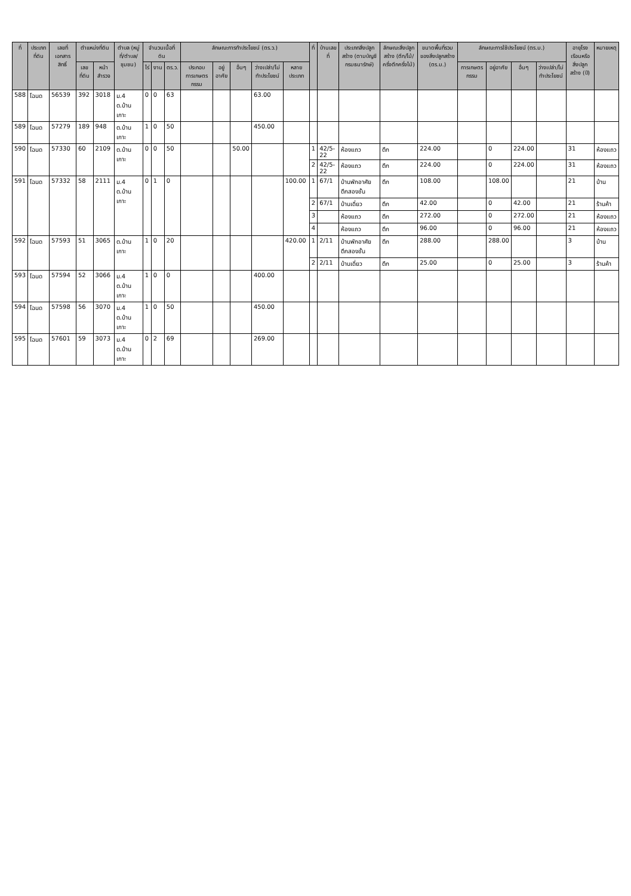| ที่ | ประเภทที่ดิน | เลขที่เอกสารสิทธิ์ | ตำแหน่งที่ดิน | | ตำบล (หมู่ที่/ตำบล/ชุมชน) | จำนวนเนื้อที่ดิน | | | ลักษณะการทำประโยชน์ (ตร.ว.) | | | | | ที่ | บ้านเลขที่ | ประเภทสิ่งปลูกสร้าง (ตามบัญชีกรมธนารักษ์) | ลักษณะสิ่งปลูกสร้าง (ตึก/ไม้/ครึ่งตึกครึ่งไม้) | ขนาดพื้นที่รวมของสิ่งปลูกสร้าง (ตร.ม.) | ลักษณะการใช้ประโยชน์ (ตร.ม.) | | | | อายุโรงเรือนหรือสิ่งปลูกสร้าง (ปี) | หมายเหตุ |
| --- | --- | --- | --- | --- | --- | --- | --- | --- | --- | --- | --- | --- | --- | --- | --- | --- | --- | --- | --- | --- | --- | --- | --- | --- |
| | | | เลขที่ดิน | หน้าสำรวจ | | ไร่ | งาน | ตร.ว. | ประกอบการเกษตรกรรม | อยู่อาศัย | อื่นๆ | ว่างเปล่า/ไม่ทำประโยชน์ | หลายประเภท | | | | | | การเกษตรกรรม | อยู่อาศัย | อื่นๆ | ว่างเปล่า/ไม่ทำประโยชน์ | | |
| 588 | โฉนด | 56539 | 392 | 3018 | ม.4 ต.บ้านเกาะ | 0 | 0 | 63 | | | | 63.00 | | | | | | | | | | | | |
| 589 | โฉนด | 57279 | 189 | 948 | ต.บ้านเกาะ | 1 | 0 | 50 | | | | 450.00 | | | | | | | | | | | | |
| 590 | โฉนด | 57330 | 60 | 2109 | ต.บ้านเกาะ | 0 | 0 | 50 | | | 50.00 | | | 1 | 42/5-22 | ห้องแถว | ตึก | 224.00 | | 0 | 224.00 | | 31 | ห้องแถว |
| | | | | | | | | | | | | | | 2 | 42/5-22 | ห้องแถว | ตึก | 224.00 | | 0 | 224.00 | | 31 | ห้องแถว |
| 591 | โฉนด | 57332 | 58 | 2111 | ม.4 ต.บ้านเกาะ | 0 | 1 | 0 | | | | | 100.00 | 1 | 67/1 | บ้านพักอาศัยตึกสองชั้น | ตึก | 108.00 | | 108.00 | | | 21 | บ้าน |
| | | | | | | | | | | | | | | 2 | 67/1 | บ้านเดี่ยว | ตึก | 42.00 | | 0 | 42.00 | | 21 | ร้านค้า |
| | | | | | | | | | | | | | | 3 | | ห้องแถว | ตึก | 272.00 | | 0 | 272.00 | | 21 | ห้องแถว |
| | | | | | | | | | | | | | | 4 | | ห้องแถว | ตึก | 96.00 | | 0 | 96.00 | | 21 | ห้องแถว |
| 592 | โฉนด | 57593 | 51 | 3065 | ต.บ้านเกาะ | 1 | 0 | 20 | | | | | 420.00 | 1 | 2/11 | บ้านพักอาศัยตึกสองชั้น | ตึก | 288.00 | | 288.00 | | | 3 | บ้าน |
| | | | | | | | | | | | | | | 2 | 2/11 | บ้านเดี่ยว | ตึก | 25.00 | | 0 | 25.00 | | 3 | ร้านค้า |
| 593 | โฉนด | 57594 | 52 | 3066 | ม.4 ต.บ้านเกาะ | 1 | 0 | 0 | | | | 400.00 | | | | | | | | | | | | |
| 594 | โฉนด | 57598 | 56 | 3070 | ม.4 ต.บ้านเกาะ | 1 | 0 | 50 | | | | 450.00 | | | | | | | | | | | | |
| 595 | โฉนด | 57601 | 59 | 3073 | ม.4 ต.บ้านเกาะ | 0 | 2 | 69 | | | | 269.00 | | | | | | | | | | | | |